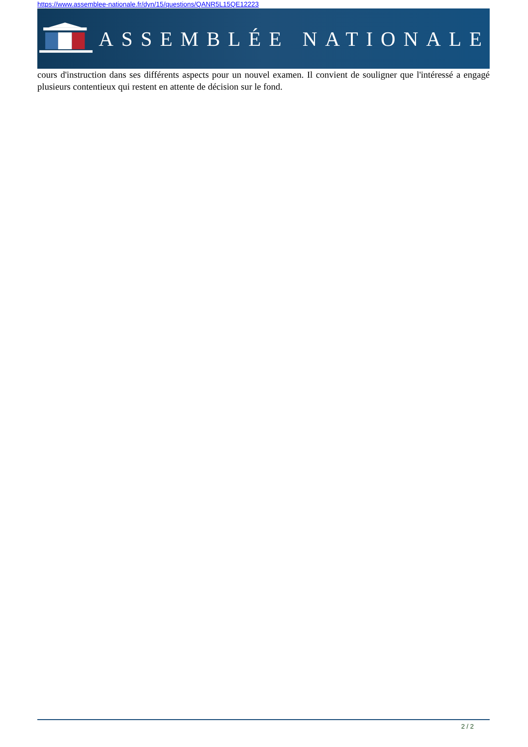https://www.assemblee-nationale.fr/dyn/15/questions/QANR5L15QE12223
ASSEMBLÉE NATIONALE
cours d'instruction dans ses différents aspects pour un nouvel examen. Il convient de souligner que l'intéressé a engagé plusieurs contentieux qui restent en attente de décision sur le fond.
2 / 2